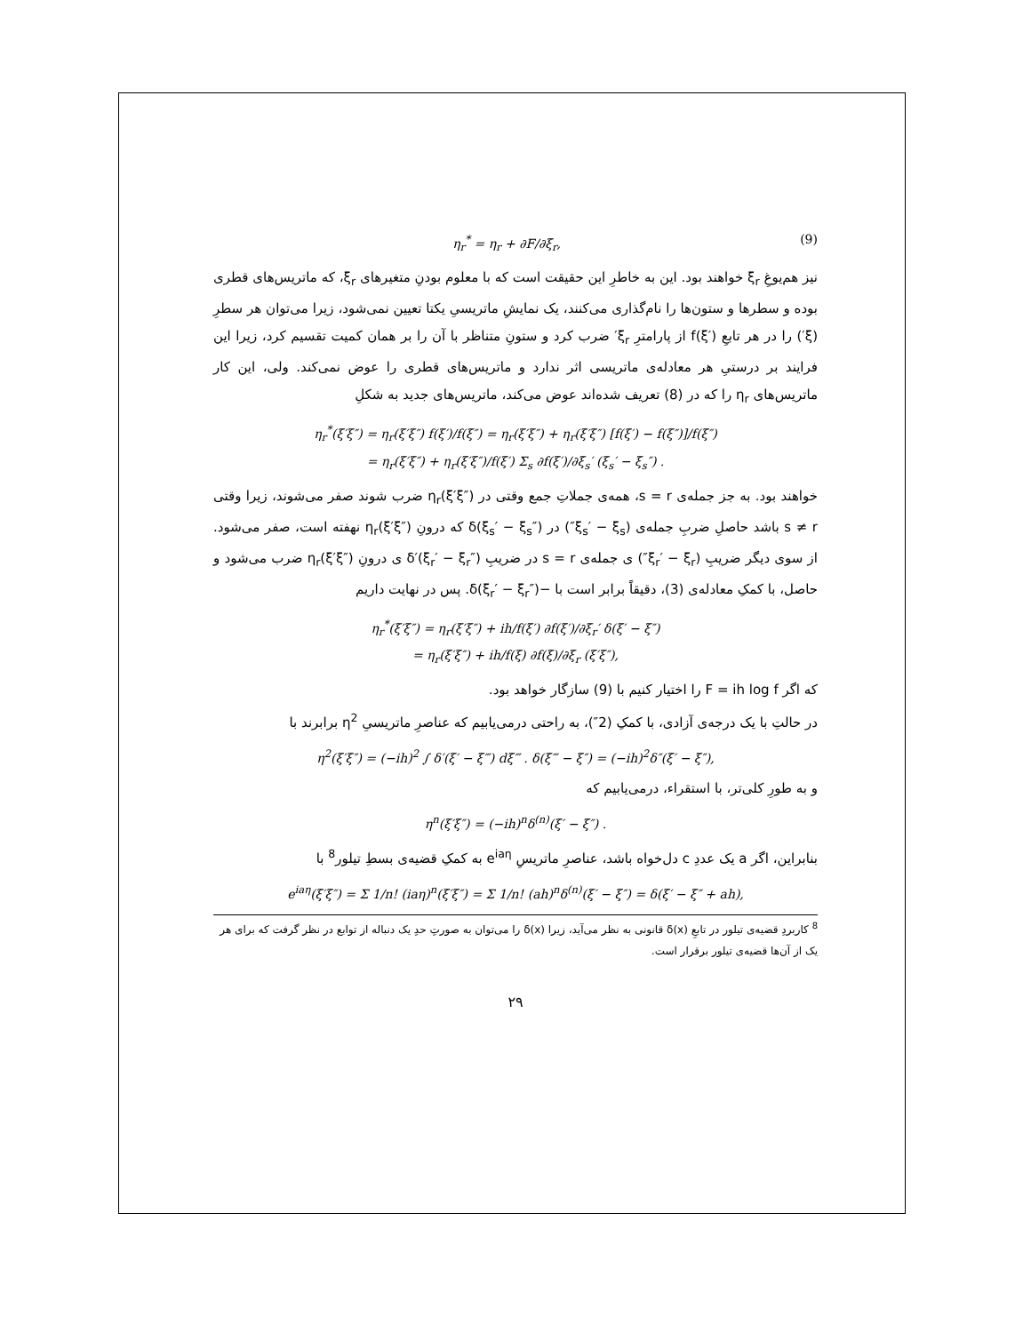η<sub>r</sub><sup>*</sup> = η<sub>r</sub> + ∂F/∂ξ<sub>r</sub>, (9)
نیز هم‌یوغِ ξ<sub>r</sub> خواهند بود. این به خاطرِ این حقیقت است که با معلوم بودنِ متغیرهای ξ<sub>r</sub>، که ماتریس‌های قطری بوده و سطرها و ستون‌ها را نام‌گذاری می‌کنند، یک نمایشِ ماتریسیِ یکتا تعیین نمی‌شود، زیرا می‌توان هر سطرِ (ξ′) را در هر تابعِ f(ξ′) از پارامترِ ξ<sub>r</sub>′ ضرب کرد و ستونِ متناظر با آن را بر همان کمیت تقسیم کرد، زیرا این فرایند بر درستیِ هر معادله‌ی ماتریسی اثر ندارد و ماتریس‌های قطری را عوض نمی‌کند. ولی، این کار ماتریس‌های η<sub>r</sub> را که در (8) تعریف شده‌اند عوض می‌کند، ماتریس‌های جدید به شکلِ
η<sub>r</sub><sup>*</sup>(ξ′ξ″) = η<sub>r</sub>(ξ′ξ″) f(ξ′)/f(ξ″) = η<sub>r</sub>(ξ′ξ″) + η<sub>r</sub>(ξ′ξ″) [f(ξ′) − f(ξ″)]/f(ξ″)
= η<sub>r</sub>(ξ′ξ″) + η<sub>r</sub>(ξ′ξ″)/f(ξ′) Σ<sub>s</sub> ∂f(ξ′)/∂ξ<sub>s</sub>′ (ξ<sub>s</sub>′ − ξ<sub>s</sub>″) .
خواهند بود. به جز جمله‌ی s = r، همه‌ی جملاتِ جمع وقتی در η<sub>r</sub>(ξ′ξ″) ضرب شوند صفر می‌شوند، زیرا وقتی s ≠ r باشد حاصلِ ضربِ جمله‌ی (ξ<sub>s</sub>′ − ξ<sub>s</sub>″) در δ(ξ<sub>s</sub>′ − ξ<sub>s</sub>″) که درونِ η<sub>r</sub>(ξ′ξ″) نهفته است، صفر می‌شود. از سوی دیگر ضریبِ (ξ<sub>r</sub>′ − ξ<sub>r</sub>″) ی جمله‌ی s = r در ضریبِ δ′(ξ<sub>r</sub>′ − ξ<sub>r</sub>″) ی درونِ η<sub>r</sub>(ξ′ξ″) ضرب می‌شود و حاصل، با کمکِ معادله‌ی (3)، دقیقاً برابر است با −δ(ξ<sub>r</sub>′ − ξ<sub>r</sub>″). پس در نهایت داریم
η<sub>r</sub><sup>*</sup>(ξ′ξ″) = η<sub>r</sub>(ξ′ξ″) + ih/f(ξ′) ∂f(ξ′)/∂ξ<sub>r</sub>′ δ(ξ′ − ξ″)
= η<sub>r</sub>(ξ′ξ″) + ih/f(ξ) ∂f(ξ)/∂ξ<sub>r</sub> (ξ′ξ″),
که اگر F = ih log f را اختیار کنیم با (9) سازگار خواهد بود.
در حالتِ با یک درجه‌ی آزادی، با کمکِ (2″)، به راحتی درمی‌یابیم که عناصرِ ماتریسیِ η<sup>2</sup> برابرند با
η<sup>2</sup>(ξ′ξ″) = (−ih)<sup>2</sup> ∫ δ′(ξ′ − ξ‴) dξ‴ . δ(ξ‴ − ξ″) = (−ih)<sup>2</sup>δ″(ξ′ − ξ″),
و به طورِ کلی‌تر، با استقراء، درمی‌یابیم که
η<sup>n</sup>(ξ′ξ″) = (−ih)<sup>n</sup>δ<sup>(n)</sup>(ξ′ − ξ″) .
بنابراین، اگر a یک عددِ c دل‌خواه باشد، عناصرِ ماتریسِ e<sup>iaη</sup> به کمکِ قضیه‌ی بسطِ تیلور<sup>8</sup> با
e<sup>iaη</sup>(ξ′ξ″) = Σ 1/n! (iaη)<sup>n</sup>(ξ′ξ″) = Σ 1/n! (ah)<sup>n</sup>δ<sup>(n)</sup>(ξ′ − ξ″) = δ(ξ′ − ξ″ + ah),
<sup>8</sup> کاربردِ قضیه‌ی تیلور در تابعِ δ(x) قانونی به نظر می‌آید، زیرا δ(x) را می‌توان به صورتِ حدِ یک دنباله از توابع در نظر گرفت که برای هر یک از آن‌ها قضیه‌ی تیلور برقرار است.
۲۹